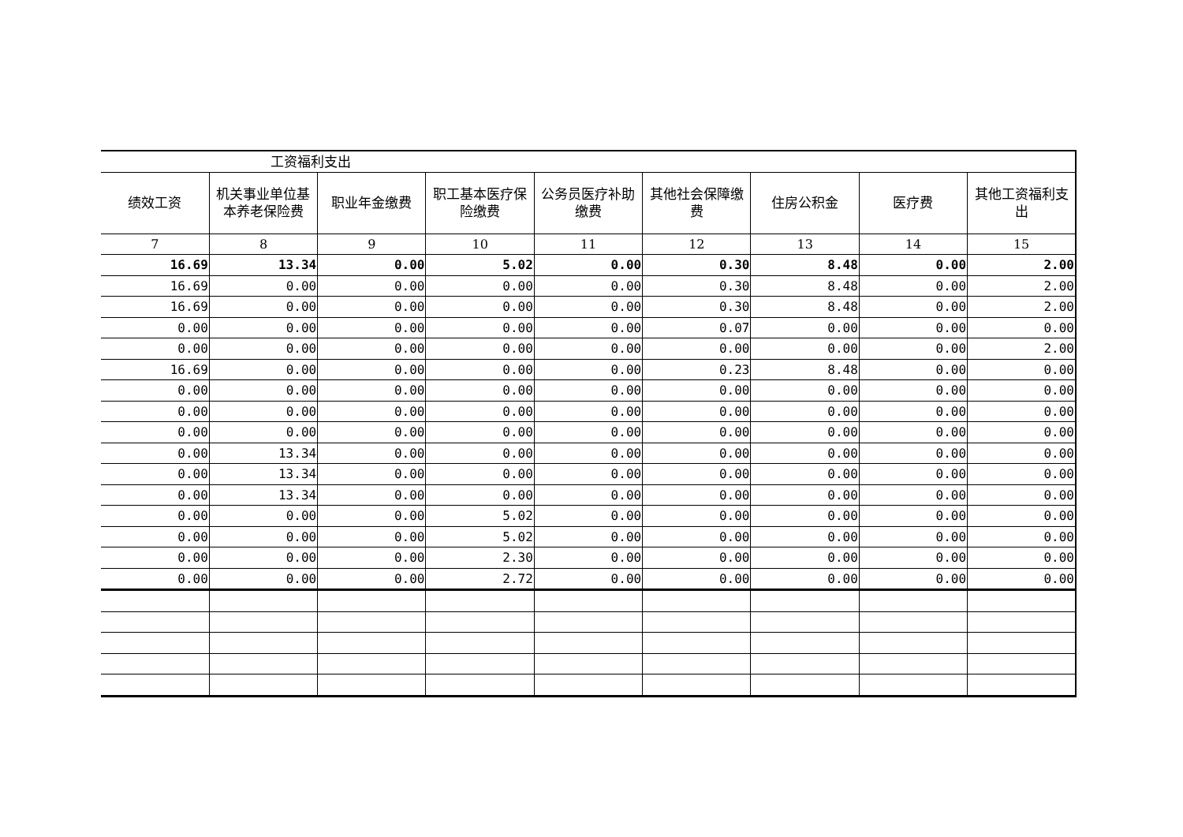| 工资福利支出 | | | | | | | | |
| --- | --- | --- | --- | --- | --- | --- | --- | --- |
| 绩效工资 | 机关事业单位基本养老保险费 | 职业年金缴费 | 职工基本医疗保险缴费 | 公务员医疗补助缴费 | 其他社会保障缴费 | 住房公积金 | 医疗费 | 其他工资福利支出 |
| 7 | 8 | 9 | 10 | 11 | 12 | 13 | 14 | 15 |
| 16.69 | 13.34 | 0.00 | 5.02 | 0.00 | 0.30 | 8.48 | 0.00 | 2.00 |
| 16.69 | 0.00 | 0.00 | 0.00 | 0.00 | 0.30 | 8.48 | 0.00 | 2.00 |
| 16.69 | 0.00 | 0.00 | 0.00 | 0.00 | 0.30 | 8.48 | 0.00 | 2.00 |
| 0.00 | 0.00 | 0.00 | 0.00 | 0.00 | 0.07 | 0.00 | 0.00 | 0.00 |
| 0.00 | 0.00 | 0.00 | 0.00 | 0.00 | 0.00 | 0.00 | 0.00 | 2.00 |
| 16.69 | 0.00 | 0.00 | 0.00 | 0.00 | 0.23 | 8.48 | 0.00 | 0.00 |
| 0.00 | 0.00 | 0.00 | 0.00 | 0.00 | 0.00 | 0.00 | 0.00 | 0.00 |
| 0.00 | 0.00 | 0.00 | 0.00 | 0.00 | 0.00 | 0.00 | 0.00 | 0.00 |
| 0.00 | 0.00 | 0.00 | 0.00 | 0.00 | 0.00 | 0.00 | 0.00 | 0.00 |
| 0.00 | 13.34 | 0.00 | 0.00 | 0.00 | 0.00 | 0.00 | 0.00 | 0.00 |
| 0.00 | 13.34 | 0.00 | 0.00 | 0.00 | 0.00 | 0.00 | 0.00 | 0.00 |
| 0.00 | 13.34 | 0.00 | 0.00 | 0.00 | 0.00 | 0.00 | 0.00 | 0.00 |
| 0.00 | 0.00 | 0.00 | 5.02 | 0.00 | 0.00 | 0.00 | 0.00 | 0.00 |
| 0.00 | 0.00 | 0.00 | 5.02 | 0.00 | 0.00 | 0.00 | 0.00 | 0.00 |
| 0.00 | 0.00 | 0.00 | 2.30 | 0.00 | 0.00 | 0.00 | 0.00 | 0.00 |
| 0.00 | 0.00 | 0.00 | 2.72 | 0.00 | 0.00 | 0.00 | 0.00 | 0.00 |